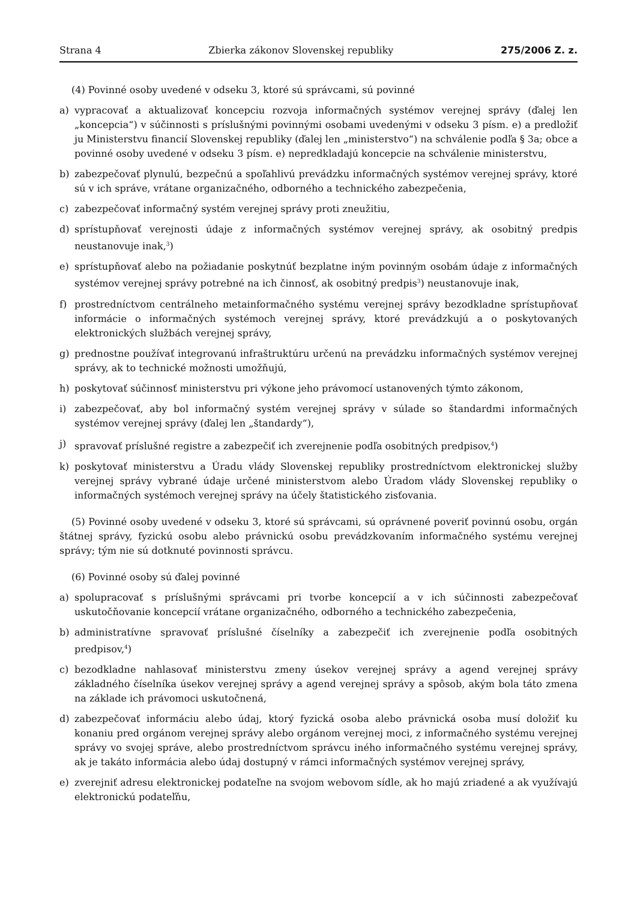Strana 4 Zbierka zákonov Slovenskej republiky 275/2006 Z. z.
(4) Povinné osoby uvedené v odseku 3, ktoré sú správcami, sú povinné
a) vypracovať a aktualizovať koncepciu rozvoja informačných systémov verejnej správy (ďalej len „koncepcia“) v súčinnosti s príslušnými povinnými osobami uvedenými v odseku 3 písm. e) a predložiť ju Ministerstvu financií Slovenskej republiky (ďalej len „ministerstvo“) na schválenie podľa § 3a; obce a povinné osoby uvedené v odseku 3 písm. e) nepredkladajú koncepcie na schválenie ministerstvu,
b) zabezpečovať plynulú, bezpečnú a spoľahlivú prevádzku informačných systémov verejnej správy, ktoré sú v ich správe, vrátane organizačného, odborného a technického zabezpečenia,
c) zabezpečovať informačný systém verejnej správy proti zneužitiu,
d) sprístupňovať verejnosti údaje z informačných systémov verejnej správy, ak osobitný predpis neustanovuje inak,<sup>3</sup>)
e) sprístupňovať alebo na požiadanie poskytnúť bezplatne iným povinným osobám údaje z informačných systémov verejnej správy potrebné na ich činnosť, ak osobitný predpis<sup>3</sup>) neustanovuje inak,
f) prostredníctvom centrálneho metainformačného systému verejnej správy bezodkladne sprístupňovať informácie o informačných systémoch verejnej správy, ktoré prevádzkujú a o poskytovaných elektronických službách verejnej správy,
g) prednostne používať integrovanú infraštruktúru určenú na prevádzku informačných systémov verejnej správy, ak to technické možnosti umožňujú,
h) poskytovať súčinnosť ministerstvu pri výkone jeho právomocí ustanovených týmto zákonom,
i) zabezpečovať, aby bol informačný systém verejnej správy v súlade so štandardmi informačných systémov verejnej správy (ďalej len „štandardy“),
j) spravovať príslušné registre a zabezpečiť ich zverejnenie podľa osobitných predpisov,<sup>4</sup>)
k) poskytovať ministerstvu a Úradu vlády Slovenskej republiky prostredníctvom elektronickej služby verejnej správy vybrané údaje určené ministerstvom alebo Úradom vlády Slovenskej republiky o informačných systémoch verejnej správy na účely štatistického zisťovania.
(5) Povinné osoby uvedené v odseku 3, ktoré sú správcami, sú oprávnené poveriť povinnú osobu, orgán štátnej správy, fyzickú osobu alebo právnickú osobu prevádzkovaním informačného systému verejnej správy; tým nie sú dotknuté povinnosti správcu.
(6) Povinné osoby sú ďalej povinné
a) spolupracovať s príslušnými správcami pri tvorbe koncepcií a v ich súčinnosti zabezpečovať uskutočňovanie koncepcií vrátane organizačného, odborného a technického zabezpečenia,
b) administratívne spravovať príslušné číselníky a zabezpečiť ich zverejnenie podľa osobitných predpisov,<sup>4</sup>)
c) bezodkladne nahlasovať ministerstvu zmeny úsekov verejnej správy a agend verejnej správy základného číselníka úsekov verejnej správy a agend verejnej správy a spôsob, akým bola táto zmena na základe ich právomoci uskutočnená,
d) zabezpečovať informáciu alebo údaj, ktorý fyzická osoba alebo právnická osoba musí doložiť ku konaniu pred orgánom verejnej správy alebo orgánom verejnej moci, z informačného systému verejnej správy vo svojej správe, alebo prostredníctvom správcu iného informačného systému verejnej správy, ak je takáto informácia alebo údaj dostupný v rámci informačných systémov verejnej správy,
e) zverejniť adresu elektronickej podateľne na svojom webovom sídle, ak ho majú zriadené a ak využívajú elektronickú podateľňu,